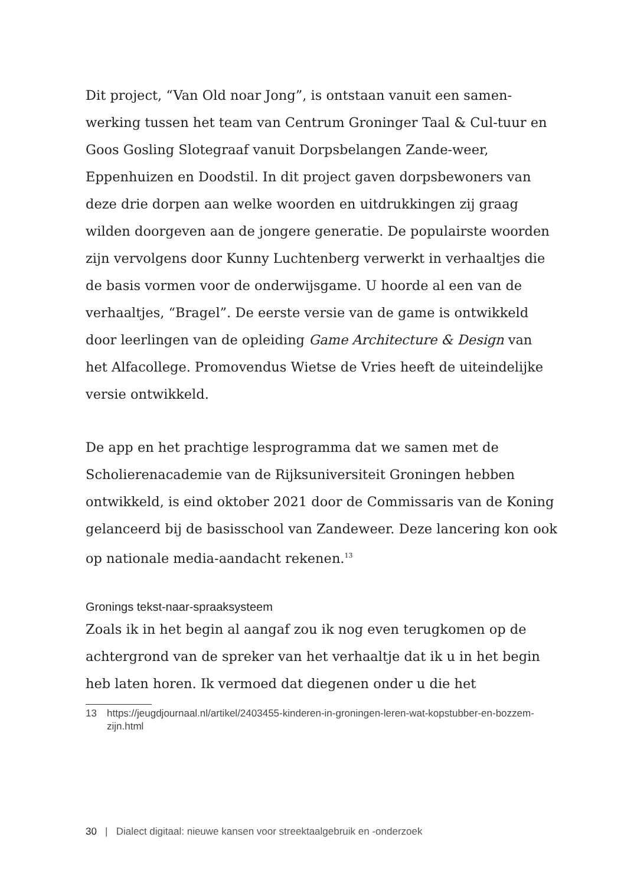Dit project, “Van Old noar Jong”, is ontstaan vanuit een samen-werking tussen het team van Centrum Groninger Taal & Cul-tuur en Goos Gosling Slotegraaf vanuit Dorpsbelangen Zande-weer, Eppenhuizen en Doodstil. In dit project gaven dorpsbewoners van deze drie dorpen aan welke woorden en uitdrukkingen zij graag wilden doorgeven aan de jongere generatie. De populairste woorden zijn vervolgens door Kunny Luchtenberg verwerkt in verhaaltjes die de basis vormen voor de onderwijsgame. U hoorde al een van de verhaaltjes, “Bragel”. De eerste versie van de game is ontwikkeld door leerlingen van de opleiding Game Architecture & Design van het Alfacollege. Promovendus Wietse de Vries heeft de uiteindelijke versie ontwikkeld.
De app en het prachtige lesprogramma dat we samen met de Scholierenacademie van de Rijksuniversiteit Groningen hebben ontwikkeld, is eind oktober 2021 door de Commissaris van de Koning gelanceerd bij de basisschool van Zandeweer. Deze lancering kon ook op nationale media-aandacht rekenen.<sup>13</sup>
Gronings tekst-naar-spraaksysteem
Zoals ik in het begin al aangaf zou ik nog even terugkomen op de achtergrond van de spreker van het verhaaltje dat ik u in het begin heb laten horen. Ik vermoed dat diegenen onder u die het
13 https://jeugdjournaal.nl/artikel/2403455-kinderen-in-groningen-leren-wat-kopstubber-en-bozzem-zijn.html
30 | Dialect digitaal: nieuwe kansen voor streektaalgebruik en -onderzoek